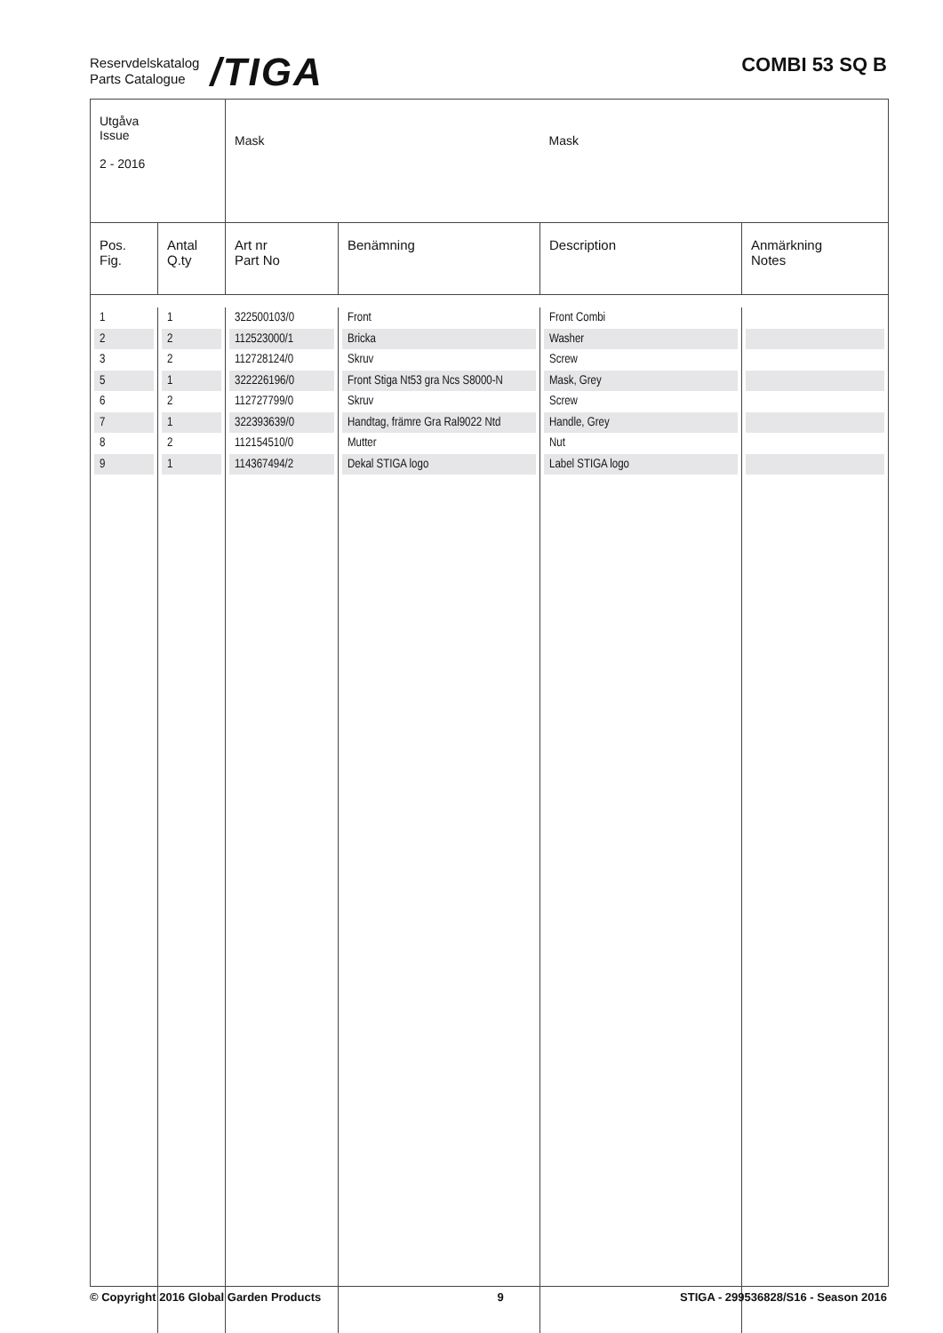Reservdelskatalog
Parts Catalogue
/TIGA
COMBI 53 SQ B
| Utgåva Issue 2 - 2016 | | Mask | | Mask | |
| Pos. Fig. | Antal Q.ty | Art nr Part No | Benämning | Description | Anmärkning Notes |
| 1 | 1 | 322500103/0 | Front | Front Combi | |
| 2 | 2 | 112523000/1 | Bricka | Washer | |
| 3 | 2 | 112728124/0 | Skruv | Screw | |
| 5 | 1 | 322226196/0 | Front Stiga Nt53 gra Ncs S8000-N | Mask, Grey | |
| 6 | 2 | 112727799/0 | Skruv | Screw | |
| 7 | 1 | 322393639/0 | Handtag, främre Gra Ral9022 Ntd | Handle, Grey | |
| 8 | 2 | 112154510/0 | Mutter | Nut | |
| 9 | 1 | 114367494/2 | Dekal STIGA logo | Label STIGA logo | |
© Copyright 2016 Global Garden Products 9 STIGA - 299536828/S16 - Season 2016